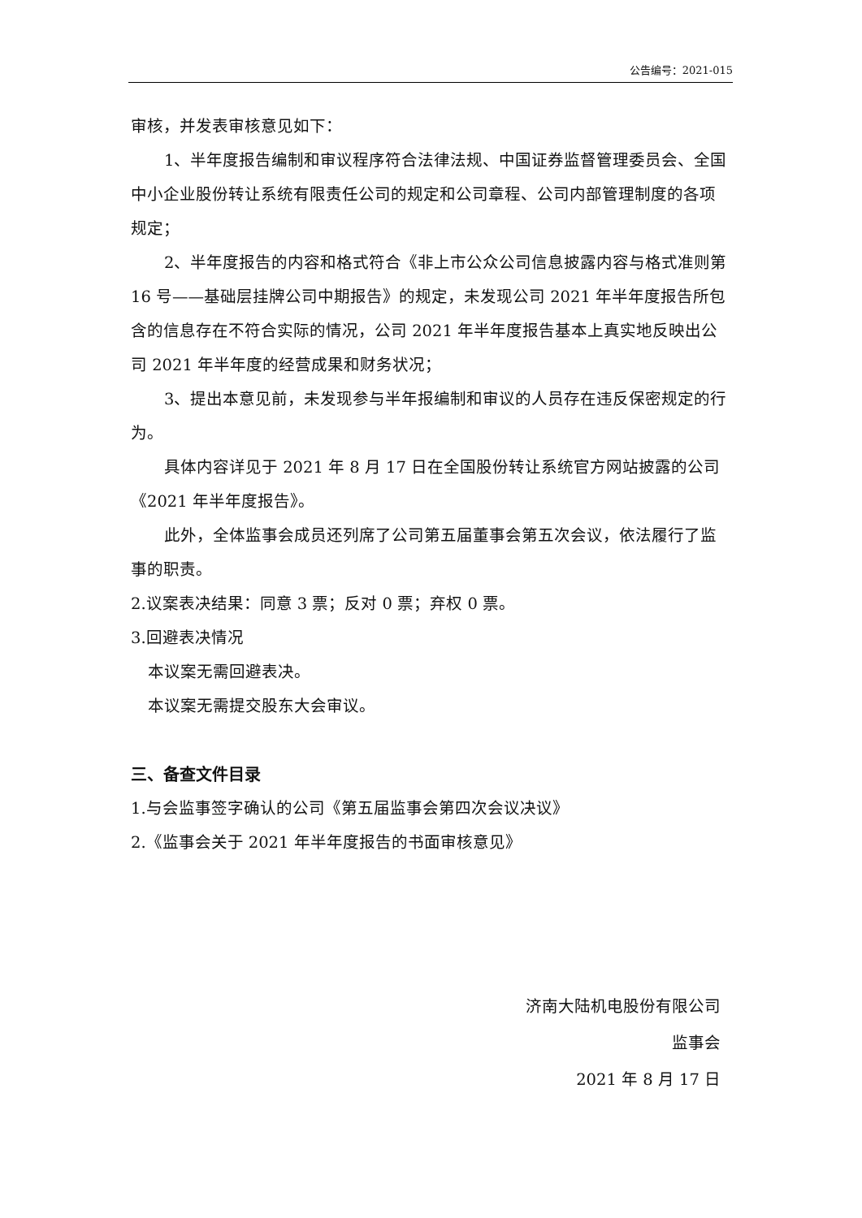公告编号：2021-015
审核，并发表审核意见如下：
1、半年度报告编制和审议程序符合法律法规、中国证券监督管理委员会、全国中小企业股份转让系统有限责任公司的规定和公司章程、公司内部管理制度的各项规定；
2、半年度报告的内容和格式符合《非上市公众公司信息披露内容与格式准则第 16 号——基础层挂牌公司中期报告》的规定，未发现公司 2021 年半年度报告所包含的信息存在不符合实际的情况，公司 2021 年半年度报告基本上真实地反映出公司 2021 年半年度的经营成果和财务状况；
3、提出本意见前，未发现参与半年报编制和审议的人员存在违反保密规定的行为。
具体内容详见于 2021 年 8 月 17 日在全国股份转让系统官方网站披露的公司《2021 年半年度报告》。
此外，全体监事会成员还列席了公司第五届董事会第五次会议，依法履行了监事的职责。
2.议案表决结果：同意 3 票；反对 0 票；弃权 0 票。
3.回避表决情况
本议案无需回避表决。
本议案无需提交股东大会审议。
三、备查文件目录
1.与会监事签字确认的公司《第五届监事会第四次会议决议》
2.《监事会关于 2021 年半年度报告的书面审核意见》
济南大陆机电股份有限公司
监事会
2021 年 8 月 17 日